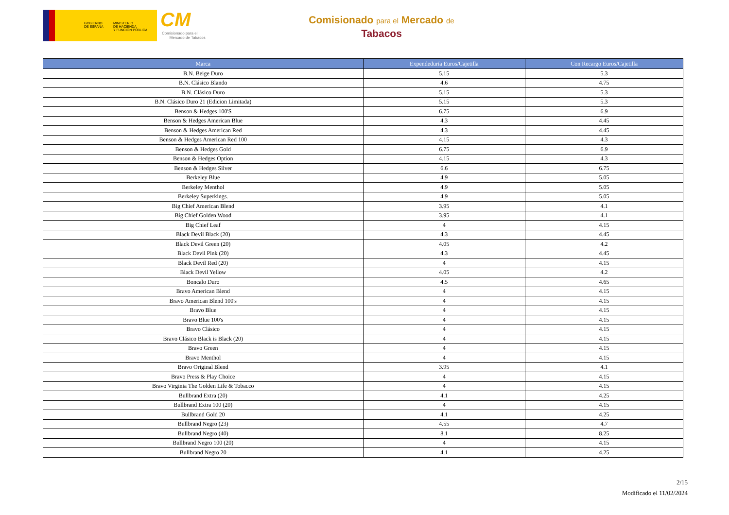GOBIERNO
DE ESPAÑA
MINISTERIO
DE HACIENDA
Y FUNCIÓN PÚBLICA
CM
Comisionado para el
Mercado de Tabacos
Comisionado para el Mercado de
Tabacos
| Marca | Expendeduría Euros/Cajetilla | Con Recargo Euros/Cajetilla |
| --- | --- | --- |
| B.N. Beige Duro | 5.15 | 5.3 |
| B.N. Clásico Blando | 4.6 | 4.75 |
| B.N. Clásico Duro | 5.15 | 5.3 |
| B.N. Clásico Duro 21 (Edicion Limitada) | 5.15 | 5.3 |
| Benson & Hedges 100'S | 6.75 | 6.9 |
| Benson & Hedges American Blue | 4.3 | 4.45 |
| Benson & Hedges American Red | 4.3 | 4.45 |
| Benson & Hedges American Red 100 | 4.15 | 4.3 |
| Benson & Hedges Gold | 6.75 | 6.9 |
| Benson & Hedges Option | 4.15 | 4.3 |
| Benson & Hedges Silver | 6.6 | 6.75 |
| Berkeley Blue | 4.9 | 5.05 |
| Berkeley Menthol | 4.9 | 5.05 |
| Berkeley Superkings. | 4.9 | 5.05 |
| Big Chief American Blend | 3.95 | 4.1 |
| Big Chief Golden Wood | 3.95 | 4.1 |
| Big Chief Leaf | 4 | 4.15 |
| Black Devil Black (20) | 4.3 | 4.45 |
| Black Devil Green (20) | 4.05 | 4.2 |
| Black Devil Pink (20) | 4.3 | 4.45 |
| Black Devil Red (20) | 4 | 4.15 |
| Black Devil Yellow | 4.05 | 4.2 |
| Boncalo Duro | 4.5 | 4.65 |
| Bravo American Blend | 4 | 4.15 |
| Bravo American Blend 100's | 4 | 4.15 |
| Bravo Blue | 4 | 4.15 |
| Bravo Blue 100's | 4 | 4.15 |
| Bravo Clásico | 4 | 4.15 |
| Bravo Clásico Black is Black (20) | 4 | 4.15 |
| Bravo Green | 4 | 4.15 |
| Bravo Menthol | 4 | 4.15 |
| Bravo Original Blend | 3.95 | 4.1 |
| Bravo Press & Play Choice | 4 | 4.15 |
| Bravo Virginia The Golden Life & Tobacco | 4 | 4.15 |
| Bullbrand Extra (20) | 4.1 | 4.25 |
| Bullbrand Extra 100 (20) | 4 | 4.15 |
| Bullbrand Gold 20 | 4.1 | 4.25 |
| Bullbrand Negro (23) | 4.55 | 4.7 |
| Bullbrand Negro (40) | 8.1 | 8.25 |
| Bullbrand Negro 100 (20) | 4 | 4.15 |
| Bullbrand Negro 20 | 4.1 | 4.25 |
2/15
Modificado el 11/02/2024